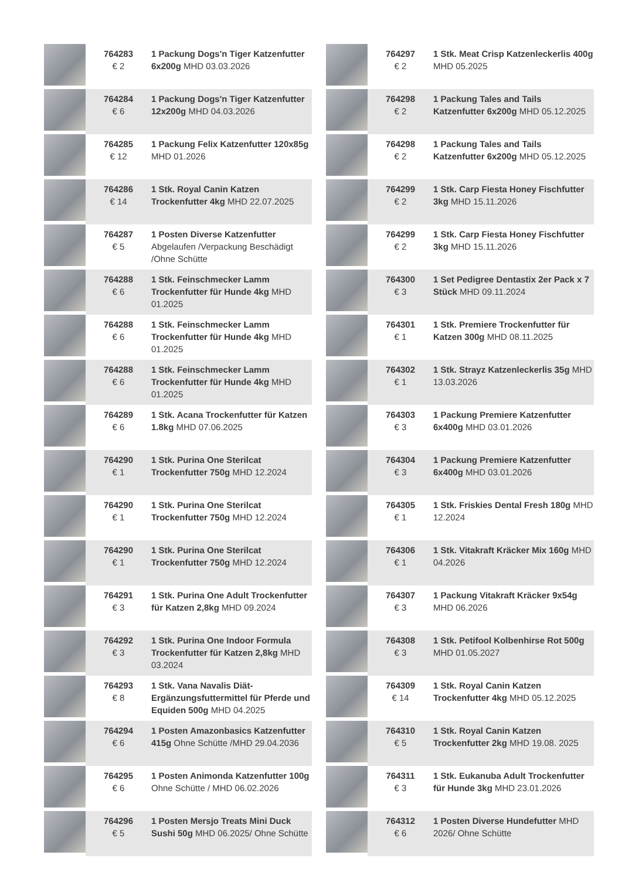| | 764283 € 2 | 1 Packung Dogs'n Tiger Katzenfutter 6x200g MHD 03.03.2026 |
| | 764284 € 6 | 1 Packung Dogs'n Tiger Katzenfutter 12x200g MHD 04.03.2026 |
| | 764285 € 12 | 1 Packung Felix Katzenfutter 120x85g MHD 01.2026 |
| | 764286 € 14 | 1 Stk. Royal Canin Katzen Trockenfutter 4kg MHD 22.07.2025 |
| | 764287 € 5 | 1 Posten Diverse Katzenfutter Abgelaufen /Verpackung Beschädigt /Ohne Schütte |
| | 764288 € 6 | 1 Stk. Feinschmecker Lamm Trockenfutter für Hunde 4kg MHD 01.2025 |
| | 764288 € 6 | 1 Stk. Feinschmecker Lamm Trockenfutter für Hunde 4kg MHD 01.2025 |
| | 764288 € 6 | 1 Stk. Feinschmecker Lamm Trockenfutter für Hunde 4kg MHD 01.2025 |
| | 764289 € 6 | 1 Stk. Acana Trockenfutter für Katzen 1.8kg MHD 07.06.2025 |
| | 764290 € 1 | 1 Stk. Purina One Sterilcat Trockenfutter 750g MHD 12.2024 |
| | 764290 € 1 | 1 Stk. Purina One Sterilcat Trockenfutter 750g MHD 12.2024 |
| | 764290 € 1 | 1 Stk. Purina One Sterilcat Trockenfutter 750g MHD 12.2024 |
| | 764291 € 3 | 1 Stk. Purina One Adult Trockenfutter für Katzen 2,8kg MHD 09.2024 |
| | 764292 € 3 | 1 Stk. Purina One Indoor Formula Trockenfutter für Katzen 2,8kg MHD 03.2024 |
| | 764293 € 8 | 1 Stk. Vana Navalis Diät-Ergänzungsfuttermittel für Pferde und Equiden 500g MHD 04.2025 |
| | 764294 € 6 | 1 Posten Amazonbasics Katzenfutter 415g Ohne Schütte /MHD 29.04.2036 |
| | 764295 € 6 | 1 Posten Animonda Katzenfutter 100g Ohne Schütte / MHD 06.02.2026 |
| | 764296 € 5 | 1 Posten Mersjo Treats Mini Duck Sushi 50g MHD 06.2025/ Ohne Schütte |
| | 764297 € 2 | 1 Stk. Meat Crisp Katzenleckerlis 400g MHD 05.2025 |
| | 764298 € 2 | 1 Packung Tales and Tails Katzenfutter 6x200g MHD 05.12.2025 |
| | 764298 € 2 | 1 Packung Tales and Tails Katzenfutter 6x200g MHD 05.12.2025 |
| | 764299 € 2 | 1 Stk. Carp Fiesta Honey Fischfutter 3kg MHD 15.11.2026 |
| | 764299 € 2 | 1 Stk. Carp Fiesta Honey Fischfutter 3kg MHD 15.11.2026 |
| | 764300 € 3 | 1 Set Pedigree Dentastix 2er Pack x 7 Stück MHD 09.11.2024 |
| | 764301 € 1 | 1 Stk. Premiere Trockenfutter für Katzen 300g MHD 08.11.2025 |
| | 764302 € 1 | 1 Stk. Strayz Katzenleckerlis 35g MHD 13.03.2026 |
| | 764303 € 3 | 1 Packung Premiere Katzenfutter 6x400g MHD 03.01.2026 |
| | 764304 € 3 | 1 Packung Premiere Katzenfutter 6x400g MHD 03.01.2026 |
| | 764305 € 1 | 1 Stk. Friskies Dental Fresh 180g MHD 12.2024 |
| | 764306 € 1 | 1 Stk. Vitakraft Kräcker Mix 160g MHD 04.2026 |
| | 764307 € 3 | 1 Packung Vitakraft Kräcker 9x54g MHD 06.2026 |
| | 764308 € 3 | 1 Stk. Petifool Kolbenhirse Rot 500g MHD 01.05.2027 |
| | 764309 € 14 | 1 Stk. Royal Canin Katzen Trockenfutter 4kg MHD 05.12.2025 |
| | 764310 € 5 | 1 Stk. Royal Canin Katzen Trockenfutter 2kg MHD 19.08. 2025 |
| | 764311 € 3 | 1 Stk. Eukanuba Adult Trockenfutter für Hunde 3kg MHD 23.01.2026 |
| | 764312 € 6 | 1 Posten Diverse Hundefutter MHD 2026/ Ohne Schütte |